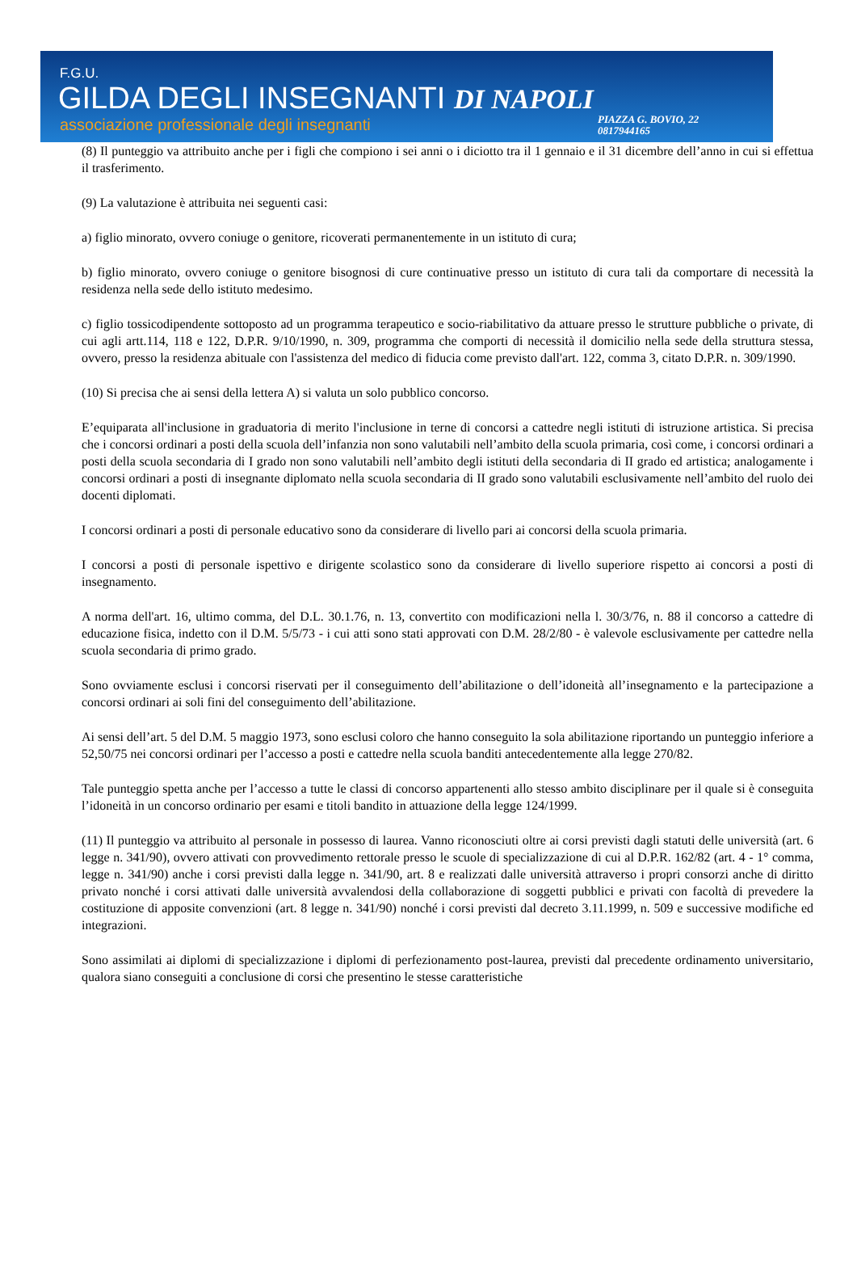F.G.U.
GILDA DEGLI INSEGNANTI DI NAPOLI
associazione professionale degli insegnanti
PIAZZA G. BOVIO, 22
0817944165
(8) Il punteggio va attribuito anche per i figli che compiono i sei anni o i diciotto tra il 1 gennaio e il 31 dicembre dell’anno in cui si effettua il trasferimento.
(9) La valutazione è attribuita nei seguenti casi:
a) figlio minorato, ovvero coniuge o genitore, ricoverati permanentemente in un istituto di cura;
b) figlio minorato, ovvero coniuge o genitore bisognosi di cure continuative presso un istituto di cura tali da comportare di necessità la residenza nella sede dello istituto medesimo.
c) figlio tossicodipendente sottoposto ad un programma terapeutico e socio-riabilitativo da attuare presso le strutture pubbliche o private, di cui agli artt.114, 118 e 122, D.P.R. 9/10/1990, n. 309, programma che comporti di necessità il domicilio nella sede della struttura stessa, ovvero, presso la residenza abituale con l'assistenza del medico di fiducia come previsto dall'art. 122, comma 3, citato D.P.R. n. 309/1990.
(10) Si precisa che ai sensi della lettera A) si valuta un solo pubblico concorso.
E’equiparata all'inclusione in graduatoria di merito l'inclusione in terne di concorsi a cattedre negli istituti di istruzione artistica. Si precisa che i concorsi ordinari a posti della scuola dell’infanzia non sono valutabili nell’ambito della scuola primaria, così come, i concorsi ordinari a posti della scuola secondaria di I grado non sono valutabili nell’ambito degli istituti della secondaria di II grado ed artistica; analogamente i concorsi ordinari a posti di insegnante diplomato nella scuola secondaria di II grado sono valutabili esclusivamente nell’ambito del ruolo dei docenti diplomati.
I concorsi ordinari a posti di personale educativo sono da considerare di livello pari ai concorsi della scuola primaria.
I concorsi a posti di personale ispettivo e dirigente scolastico sono da considerare di livello superiore rispetto ai concorsi a posti di insegnamento.
A norma dell'art. 16, ultimo comma, del D.L. 30.1.76, n. 13, convertito con modificazioni nella l. 30/3/76, n. 88 il concorso a cattedre di educazione fisica, indetto con il D.M. 5/5/73 - i cui atti sono stati approvati con D.M. 28/2/80 - è valevole esclusivamente per cattedre nella scuola secondaria di primo grado.
Sono ovviamente esclusi i concorsi riservati per il conseguimento dell’abilitazione o dell’idoneità all’insegnamento e la partecipazione a concorsi ordinari ai soli fini del conseguimento dell’abilitazione.
Ai sensi dell’art. 5 del D.M. 5 maggio 1973, sono esclusi coloro che hanno conseguito la sola abilitazione riportando un punteggio inferiore a 52,50/75 nei concorsi ordinari per l’accesso a posti e cattedre nella scuola banditi antecedentemente alla legge 270/82.
Tale punteggio spetta anche per l’accesso a tutte le classi di concorso appartenenti allo stesso ambito disciplinare per il quale si è conseguita l’idoneità in un concorso ordinario per esami e titoli bandito in attuazione della legge 124/1999.
(11) Il punteggio va attribuito al personale in possesso di laurea. Vanno riconosciuti oltre ai corsi previsti dagli statuti delle università (art. 6 legge n. 341/90), ovvero attivati con provvedimento rettorale presso le scuole di specializzazione di cui al D.P.R. 162/82 (art. 4 - 1° comma, legge n. 341/90) anche i corsi previsti dalla legge n. 341/90, art. 8 e realizzati dalle università attraverso i propri consorzi anche di diritto privato nonché i corsi attivati dalle università avvalendosi della collaborazione di soggetti pubblici e privati con facoltà di prevedere la costituzione di apposite convenzioni (art. 8 legge n. 341/90) nonché i corsi previsti dal decreto 3.11.1999, n. 509 e successive modifiche ed integrazioni.
Sono assimilati ai diplomi di specializzazione i diplomi di perfezionamento post-laurea, previsti dal precedente ordinamento universitario, qualora siano conseguiti a conclusione di corsi che presentino le stesse caratteristiche